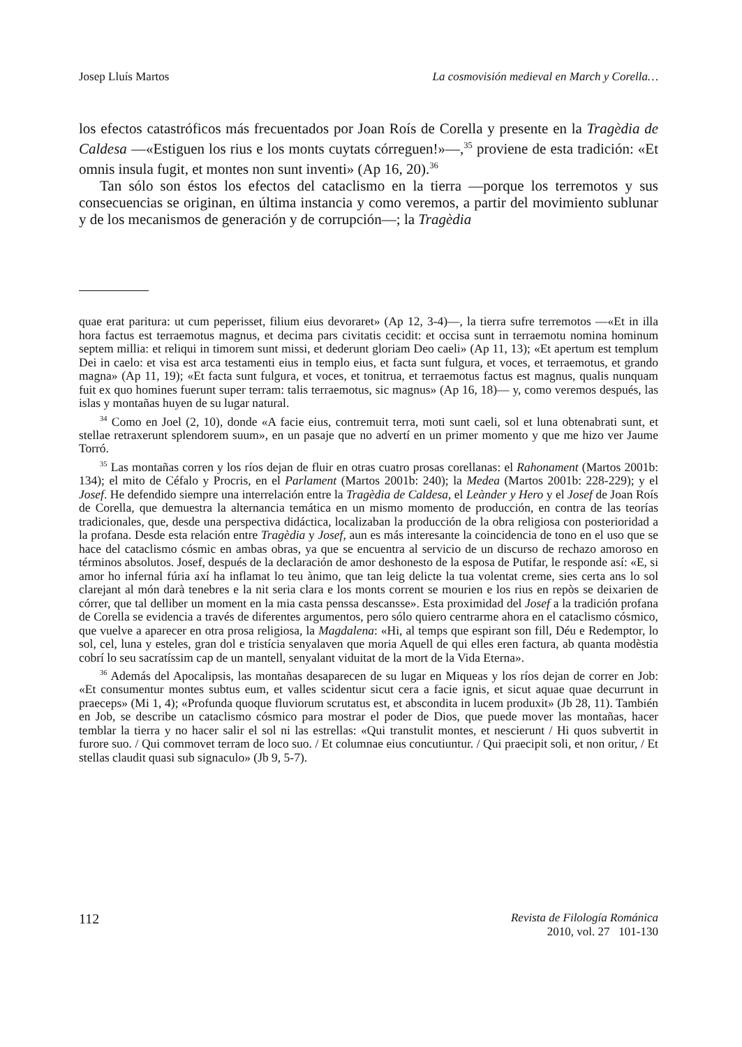Josep Lluís Martos La cosmovisión medieval en March y Corella…
los efectos catastróficos más frecuentados por Joan Roís de Corella y presente en la Tragèdia de Caldesa —«Estiguen los rius e los monts cuytats córreguen!»—,<sup>35</sup> proviene de esta tradición: «Et omnis insula fugit, et montes non sunt inventi» (Ap 16, 20).<sup>36</sup>
Tan sólo son éstos los efectos del cataclismo en la tierra —porque los terremotos y sus consecuencias se originan, en última instancia y como veremos, a partir del movimiento sublunar y de los mecanismos de generación y de corrupción—; la Tragèdia
quae erat paritura: ut cum peperisset, filium eius devoraret» (Ap 12, 3-4)—, la tierra sufre terremotos —«Et in illa hora factus est terraemotus magnus, et decima pars civitatis cecidit: et occisa sunt in terraemotu nomina hominum septem millia: et reliqui in timorem sunt missi, et dederunt gloriam Deo caeli» (Ap 11, 13); «Et apertum est templum Dei in caelo: et visa est arca testamenti eius in templo eius, et facta sunt fulgura, et voces, et terraemotus, et grando magna» (Ap 11, 19); «Et facta sunt fulgura, et voces, et tonitrua, et terraemotus factus est magnus, qualis nunquam fuit ex quo homines fuerunt super terram: talis terraemotus, sic magnus» (Ap 16, 18)— y, como veremos después, las islas y montañas huyen de su lugar natural.
<sup>34</sup> Como en Joel (2, 10), donde «A facie eius, contremuit terra, moti sunt caeli, sol et luna obtenabrati sunt, et stellae retraxerunt splendorem suum», en un pasaje que no advertí en un primer momento y que me hizo ver Jaume Torró.
<sup>35</sup> Las montañas corren y los ríos dejan de fluir en otras cuatro prosas corellanas: el Rahonament (Martos 2001b: 134); el mito de Céfalo y Procris, en el Parlament (Martos 2001b: 240); la Medea (Martos 2001b: 228-229); y el Josef. He defendido siempre una interrelación entre la Tragèdia de Caldesa, el Leànder y Hero y el Josef de Joan Roís de Corella, que demuestra la alternancia temática en un mismo momento de producción, en contra de las teorías tradicionales, que, desde una perspectiva didáctica, localizaban la producción de la obra religiosa con posterioridad a la profana. Desde esta relación entre Tragèdia y Josef, aun es más interesante la coincidencia de tono en el uso que se hace del cataclismo cósmic en ambas obras, ya que se encuentra al servicio de un discurso de rechazo amoroso en términos absolutos. Josef, después de la declaración de amor deshonesto de la esposa de Putifar, le responde así: «E, si amor ho infernal fúria axí ha inflamat lo teu ànimo, que tan leig delicte la tua volentat creme, sies certa ans lo sol clarejant al món darà tenebres e la nit seria clara e los monts corrent se mourien e los rius en repòs se deixarien de córrer, que tal delliber un moment en la mia casta penssa descansse». Esta proximidad del Josef a la tradición profana de Corella se evidencia a través de diferentes argumentos, pero sólo quiero centrarme ahora en el cataclismo cósmico, que vuelve a aparecer en otra prosa religiosa, la Magdalena: «Hi, al temps que espirant son fill, Déu e Redemptor, lo sol, cel, luna y esteles, gran dol e tristícia senyalaven que moria Aquell de qui elles eren factura, ab quanta modèstia cobrí lo seu sacratíssim cap de un mantell, senyalant viduitat de la mort de la Vida Eterna».
<sup>36</sup> Además del Apocalipsis, las montañas desaparecen de su lugar en Miqueas y los ríos dejan de correr en Job: «Et consumentur montes subtus eum, et valles scidentur sicut cera a facie ignis, et sicut aquae quae decurrunt in praeceps» (Mi 1, 4); «Profunda quoque fluviorum scrutatus est, et abscondita in lucem produxit» (Jb 28, 11). También en Job, se describe un cataclismo cósmico para mostrar el poder de Dios, que puede mover las montañas, hacer temblar la tierra y no hacer salir el sol ni las estrellas: «Qui transtulit montes, et nescierunt / Hi quos subvertit in furore suo. / Qui commovet terram de loco suo. / Et columnae eius concutiuntur. / Qui praecipit soli, et non oritur, / Et stellas claudit quasi sub signaculo» (Jb 9, 5-7).
112 Revista de Filología Románica
2010, vol. 27 101-130